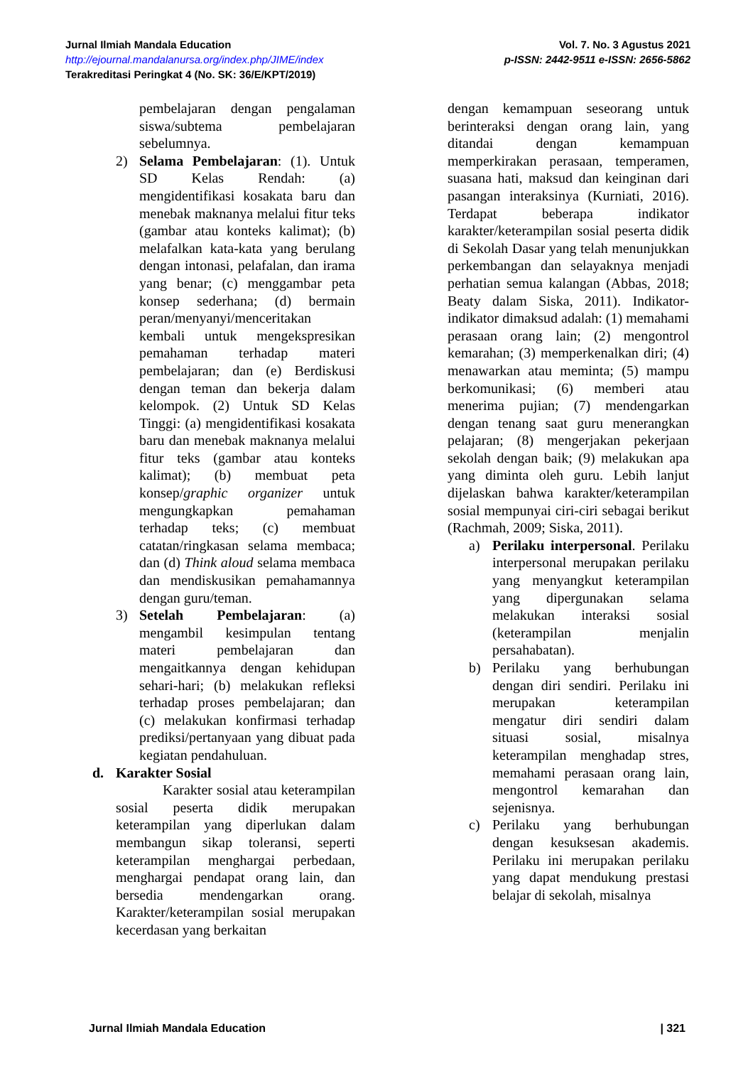Vol. 7. No. 3 Agustus 2021
p-ISSN: 2442-9511 e-ISSN: 2656-5862
Jurnal Ilmiah Mandala Education
http://ejournal.mandalanursa.org/index.php/JIME/index
Terakreditasi Peringkat 4 (No. SK: 36/E/KPT/2019)
pembelajaran dengan pengalaman siswa/subtema pembelajaran sebelumnya.
2) Selama Pembelajaran: (1). Untuk SD Kelas Rendah: (a) mengidentifikasi kosakata baru dan menebak maknanya melalui fitur teks (gambar atau konteks kalimat); (b) melafalkan kata-kata yang berulang dengan intonasi, pelafalan, dan irama yang benar; (c) menggambar peta konsep sederhana; (d) bermain peran/menyanyi/menceritakan kembali untuk mengekspresikan pemahaman terhadap materi pembelajaran; dan (e) Berdiskusi dengan teman dan bekerja dalam kelompok. (2) Untuk SD Kelas Tinggi: (a) mengidentifikasi kosakata baru dan menebak maknanya melalui fitur teks (gambar atau konteks kalimat); (b) membuat peta konsep/graphic organizer untuk mengungkapkan pemahaman terhadap teks; (c) membuat catatan/ringkasan selama membaca; dan (d) Think aloud selama membaca dan mendiskusikan pemahamannya dengan guru/teman.
3) Setelah Pembelajaran: (a) mengambil kesimpulan tentang materi pembelajaran dan mengaitkannya dengan kehidupan sehari-hari; (b) melakukan refleksi terhadap proses pembelajaran; dan (c) melakukan konfirmasi terhadap prediksi/pertanyaan yang dibuat pada kegiatan pendahuluan.
d. Karakter Sosial
Karakter sosial atau keterampilan sosial peserta didik merupakan keterampilan yang diperlukan dalam membangun sikap toleransi, seperti keterampilan menghargai perbedaan, menghargai pendapat orang lain, dan bersedia mendengarkan orang. Karakter/keterampilan sosial merupakan kecerdasan yang berkaitan
dengan kemampuan seseorang untuk berinteraksi dengan orang lain, yang ditandai dengan kemampuan memperkirakan perasaan, temperamen, suasana hati, maksud dan keinginan dari pasangan interaksinya (Kurniati, 2016). Terdapat beberapa indikator karakter/keterampilan sosial peserta didik di Sekolah Dasar yang telah menunjukkan perkembangan dan selayaknya menjadi perhatian semua kalangan (Abbas, 2018; Beaty dalam Siska, 2011). Indikator-indikator dimaksud adalah: (1) memahami perasaan orang lain; (2) mengontrol kemarahan; (3) memperkenalkan diri; (4) menawarkan atau meminta; (5) mampu berkomunikasi; (6) memberi atau menerima pujian; (7) mendengarkan dengan tenang saat guru menerangkan pelajaran; (8) mengerjakan pekerjaan sekolah dengan baik; (9) melakukan apa yang diminta oleh guru. Lebih lanjut dijelaskan bahwa karakter/keterampilan sosial mempunyai ciri-ciri sebagai berikut (Rachmah, 2009; Siska, 2011).
a) Perilaku interpersonal. Perilaku interpersonal merupakan perilaku yang menyangkut keterampilan yang dipergunakan selama melakukan interaksi sosial (keterampilan menjalin persahabatan).
b) Perilaku yang berhubungan dengan diri sendiri. Perilaku ini merupakan keterampilan mengatur diri sendiri dalam situasi sosial, misalnya keterampilan menghadap stres, memahami perasaan orang lain, mengontrol kemarahan dan sejenisnya.
c) Perilaku yang berhubungan dengan kesuksesan akademis. Perilaku ini merupakan perilaku yang dapat mendukung prestasi belajar di sekolah, misalnya
| 321 Jurnal Ilmiah Mandala Education